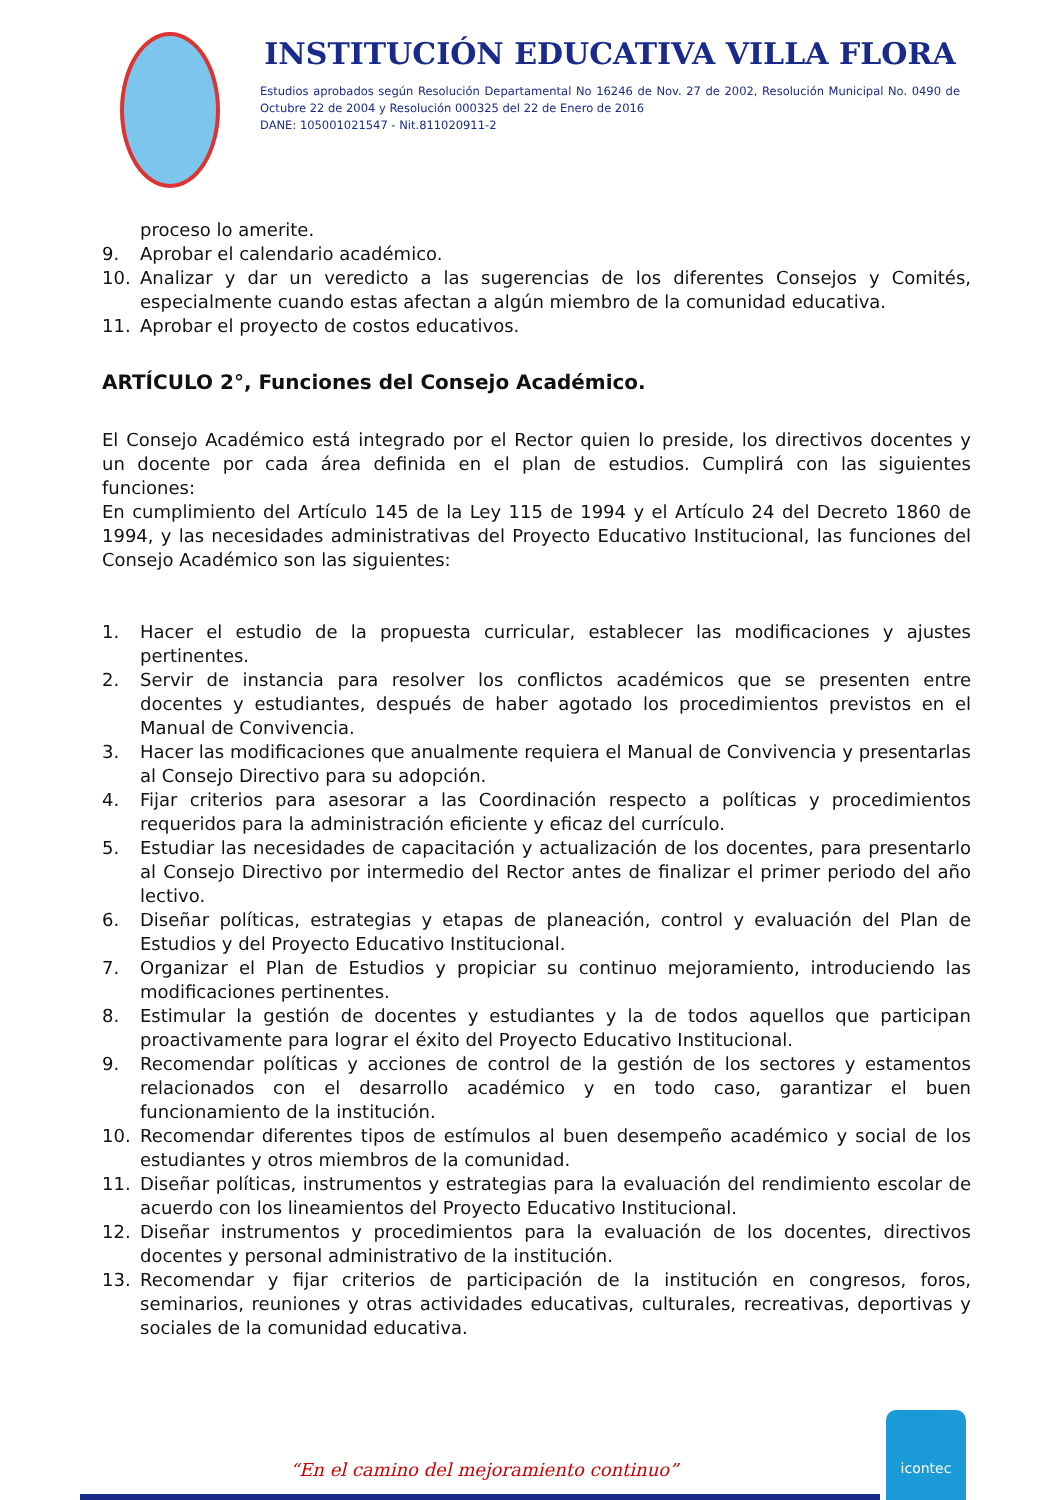INSTITUCIÓN EDUCATIVA VILLA FLORA
Estudios aprobados según Resolución Departamental No 16246 de Nov. 27 de 2002, Resolución Municipal No. 0490 de Octubre 22 de 2004 y Resolución 000325 del 22 de Enero de 2016
DANE: 105001021547 - Nit.811020911-2
proceso lo amerite.
9. Aprobar el calendario académico.
10. Analizar y dar un veredicto a las sugerencias de los diferentes Consejos y Comités, especialmente cuando estas afectan a algún miembro de la comunidad educativa.
11. Aprobar el proyecto de costos educativos.
ARTÍCULO 2°, Funciones del Consejo Académico.
El Consejo Académico está integrado por el Rector quien lo preside, los directivos docentes y un docente por cada área definida en el plan de estudios. Cumplirá con las siguientes funciones:
En cumplimiento del Artículo 145 de la Ley 115 de 1994 y el Artículo 24 del Decreto 1860 de 1994, y las necesidades administrativas del Proyecto Educativo Institucional, las funciones del Consejo Académico son las siguientes:
1. Hacer el estudio de la propuesta curricular, establecer las modificaciones y ajustes pertinentes.
2. Servir de instancia para resolver los conflictos académicos que se presenten entre docentes y estudiantes, después de haber agotado los procedimientos previstos en el Manual de Convivencia.
3. Hacer las modificaciones que anualmente requiera el Manual de Convivencia y presentarlas al Consejo Directivo para su adopción.
4. Fijar criterios para asesorar a las Coordinación respecto a políticas y procedimientos requeridos para la administración eficiente y eficaz del currículo.
5. Estudiar las necesidades de capacitación y actualización de los docentes, para presentarlo al Consejo Directivo por intermedio del Rector antes de finalizar el primer periodo del año lectivo.
6. Diseñar políticas, estrategias y etapas de planeación, control y evaluación del Plan de Estudios y del Proyecto Educativo Institucional.
7. Organizar el Plan de Estudios y propiciar su continuo mejoramiento, introduciendo las modificaciones pertinentes.
8. Estimular la gestión de docentes y estudiantes y la de todos aquellos que participan proactivamente para lograr el éxito del Proyecto Educativo Institucional.
9. Recomendar políticas y acciones de control de la gestión de los sectores y estamentos relacionados con el desarrollo académico y en todo caso, garantizar el buen funcionamiento de la institución.
10. Recomendar diferentes tipos de estímulos al buen desempeño académico y social de los estudiantes y otros miembros de la comunidad.
11. Diseñar políticas, instrumentos y estrategias para la evaluación del rendimiento escolar de acuerdo con los lineamientos del Proyecto Educativo Institucional.
12. Diseñar instrumentos y procedimientos para la evaluación de los docentes, directivos docentes y personal administrativo de la institución.
13. Recomendar y fijar criterios de participación de la institución en congresos, foros, seminarios, reuniones y otras actividades educativas, culturales, recreativas, deportivas y sociales de la comunidad educativa.
“En el camino del mejoramiento continuo”
icontec